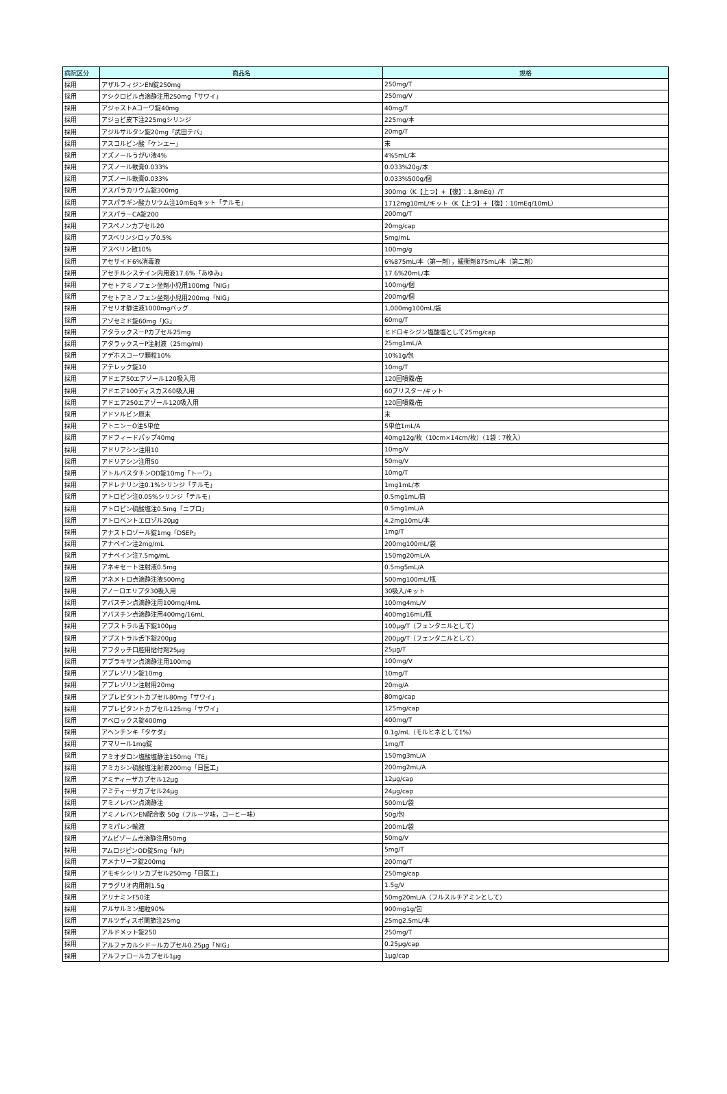| 病院区分 | 商品名 | 規格 |
| --- | --- | --- |
| 採用 | アザルフィジンEN錠250mg | 250mg/T |
| 採用 | アシクロビル点滴静注用250mg「サワイ」 | 250mg/V |
| 採用 | アジャストAコーワ錠40mg | 40mg/T |
| 採用 | アジョビ皮下注225mgシリンジ | 225mg/本 |
| 採用 | アジルサルタン錠20mg「武田テバ」 | 20mg/T |
| 採用 | アスコルビン酸「ケンエー」 | 末 |
| 採用 | アズノールうがい液4% | 4%5mL/本 |
| 採用 | アズノール軟膏0.033% | 0.033%20g/本 |
| 採用 | アズノール軟膏0.033% | 0.033%500g/個 |
| 採用 | アスパラカリウム錠300mg | 300mg（K【上つ】+【復】：1.8mEq）/T |
| 採用 | アスパラギン酸カリウム注10mEqキット「テルモ」 | 1712mg10mL/キット（K【上つ】+【復】：10mEq/10mL） |
| 採用 | アスパラ－CA錠200 | 200mg/T |
| 採用 | アスペノンカプセル20 | 20mg/cap |
| 採用 | アスベリンシロップ0.5% | 5mg/mL |
| 採用 | アスベリン散10% | 100mg/g |
| 採用 | アセサイド6%消毒液 | 6%875mL/本（第一剤），緩衝剤875mL/本（第二剤） |
| 採用 | アセチルシステイン内用液17.6%「あゆみ」 | 17.6%20mL/本 |
| 採用 | アセトアミノフェン坐剤小児用100mg「NIG」 | 100mg/個 |
| 採用 | アセトアミノフェン坐剤小児用200mg「NIG」 | 200mg/個 |
| 採用 | アセリオ静注液1000mgバッグ | 1,000mg100mL/袋 |
| 採用 | アゾセミド錠60mg「JG」 | 60mg/T |
| 採用 | アタラックス－Pカプセル25mg | ヒドロキシジン塩酸塩として25mg/cap |
| 採用 | アタラックス－P注射液（25mg/ml) | 25mg1mL/A |
| 採用 | アデホスコーワ顆粒10% | 10%1g/包 |
| 採用 | アテレック錠10 | 10mg/T |
| 採用 | アドエア50エアゾール120吸入用 | 120回噴霧/缶 |
| 採用 | アドエア100ディスカス60吸入用 | 60ブリスター/キット |
| 採用 | アドエア250エアゾール120吸入用 | 120回噴霧/缶 |
| 採用 | アドソルビン原末 | 末 |
| 採用 | アトニン－O注5単位 | 5単位1mL/A |
| 採用 | アドフィードパップ40mg | 40mg12g/枚（10cm×14cm/枚）（1袋：7枚入） |
| 採用 | アドリアシン注用10 | 10mg/V |
| 採用 | アドリアシン注用50 | 50mg/V |
| 採用 | アトルバスタチンOD錠10mg「トーワ」 | 10mg/T |
| 採用 | アドレナリン注0.1%シリンジ「テルモ」 | 1mg1mL/本 |
| 採用 | アトロピン注0.05%シリンジ「テルモ」 | 0.5mg1mL/筒 |
| 採用 | アトロピン硫酸塩注0.5mg「ニプロ」 | 0.5mg1mL/A |
| 採用 | アトロベントエロゾル20μg | 4.2mg10mL/本 |
| 採用 | アナストロゾール錠1mg「DSEP」 | 1mg/T |
| 採用 | アナペイン注2mg/mL | 200mg100mL/袋 |
| 採用 | アナペイン注7.5mg/mL | 150mg20mL/A |
| 採用 | アネキセート注射液0.5mg | 0.5mg5mL/A |
| 採用 | アネメトロ点滴静注液500mg | 500mg100mL/瓶 |
| 採用 | アノーロエリプタ30吸入用 | 30吸入/キット |
| 採用 | アバスチン点滴静注用100mg/4mL | 100mg4mL/V |
| 採用 | アバスチン点滴静注用400mg/16mL | 400mg16mL/瓶 |
| 採用 | アブストラル舌下錠100μg | 100μg/T（フェンタニルとして） |
| 採用 | アブストラル舌下錠200μg | 200μg/T（フェンタニルとして） |
| 採用 | アフタッチ口腔用貼付剤25μg | 25μg/T |
| 採用 | アブラキサン点滴静注用100mg | 100mg/V |
| 採用 | アプレゾリン錠10mg | 10mg/T |
| 採用 | アプレゾリン注射用20mg | 20mg/A |
| 採用 | アプレピタントカプセル80mg「サワイ」 | 80mg/cap |
| 採用 | アプレピタントカプセル125mg「サワイ」 | 125mg/cap |
| 採用 | アベロックス錠400mg | 400mg/T |
| 採用 | アヘンチンキ「タケダ」 | 0.1g/mL（モルヒネとして1%） |
| 採用 | アマリール1mg錠 | 1mg/T |
| 採用 | アミオダロン塩酸塩静注150mg「TE」 | 150mg3mL/A |
| 採用 | アミカシン硫酸塩注射液200mg「日医工」 | 200mg2mL/A |
| 採用 | アミティーザカプセル12μg | 12μg/cap |
| 採用 | アミティーザカプセル24μg | 24μg/cap |
| 採用 | アミノレバン点滴静注 | 500mL/袋 |
| 採用 | アミノレバンEN配合散 50g（フルーツ味，コーヒー味） | 50g/包 |
| 採用 | アミパレン輸液 | 200mL/袋 |
| 採用 | アムビゾーム点滴静注用50mg | 50mg/V |
| 採用 | アムロジピンOD錠5mg「NP」 | 5mg/T |
| 採用 | アメナリーフ錠200mg | 200mg/T |
| 採用 | アモキシシリンカプセル250mg「日医工」 | 250mg/cap |
| 採用 | アラグリオ内用剤1.5g | 1.5g/V |
| 採用 | アリナミンF50注 | 50mg20mL/A（フルスルチアミンとして） |
| 採用 | アルサルミン細粒90% | 900mg1g/包 |
| 採用 | アルツディスポ関節注25mg | 25mg2.5mL/本 |
| 採用 | アルドメット錠250 | 250mg/T |
| 採用 | アルファカルシドールカプセル0.25μg「NIG」 | 0.25μg/cap |
| 採用 | アルファロールカプセル1μg | 1μg/cap |